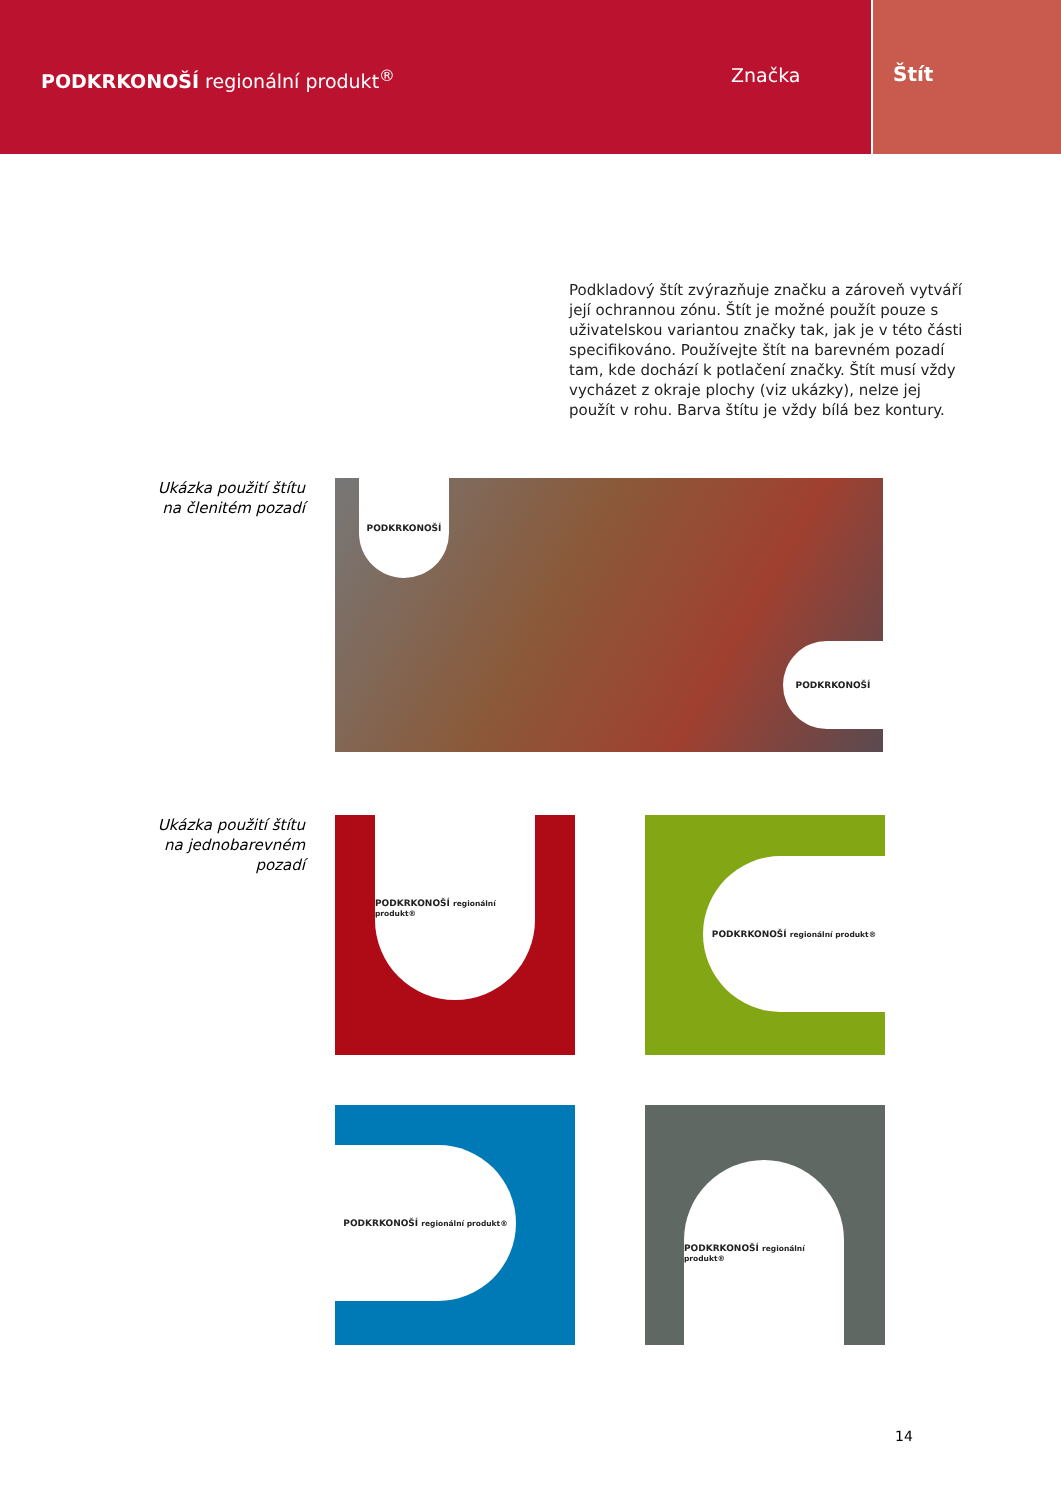PODKRKONOŠÍ regionální produkt<sup>®</sup>
Značka Štít
Podkladový štít zvýrazňuje značku a zároveň vytváří její ochrannou zónu. Štít je možné použít pouze s uživatelskou variantou značky tak, jak je v této části specifikováno. Používejte štít na barevném pozadí tam, kde dochází k potlačení značky. Štít musí vždy vycházet z okraje plochy (viz ukázky), nelze jej použít v rohu. Barva štítu je vždy bílá bez kontury.
Ukázka použití štítu
na členitém pozadí
PODKRKONOŠÍ
PODKRKONOŠÍ
Ukázka použití štítu
na jednobarevném
pozadí
PODKRKONOŠÍ regionální produkt®
PODKRKONOŠÍ regionální produkt®
PODKRKONOŠÍ regionální produkt®
PODKRKONOŠÍ regionální produkt®
14